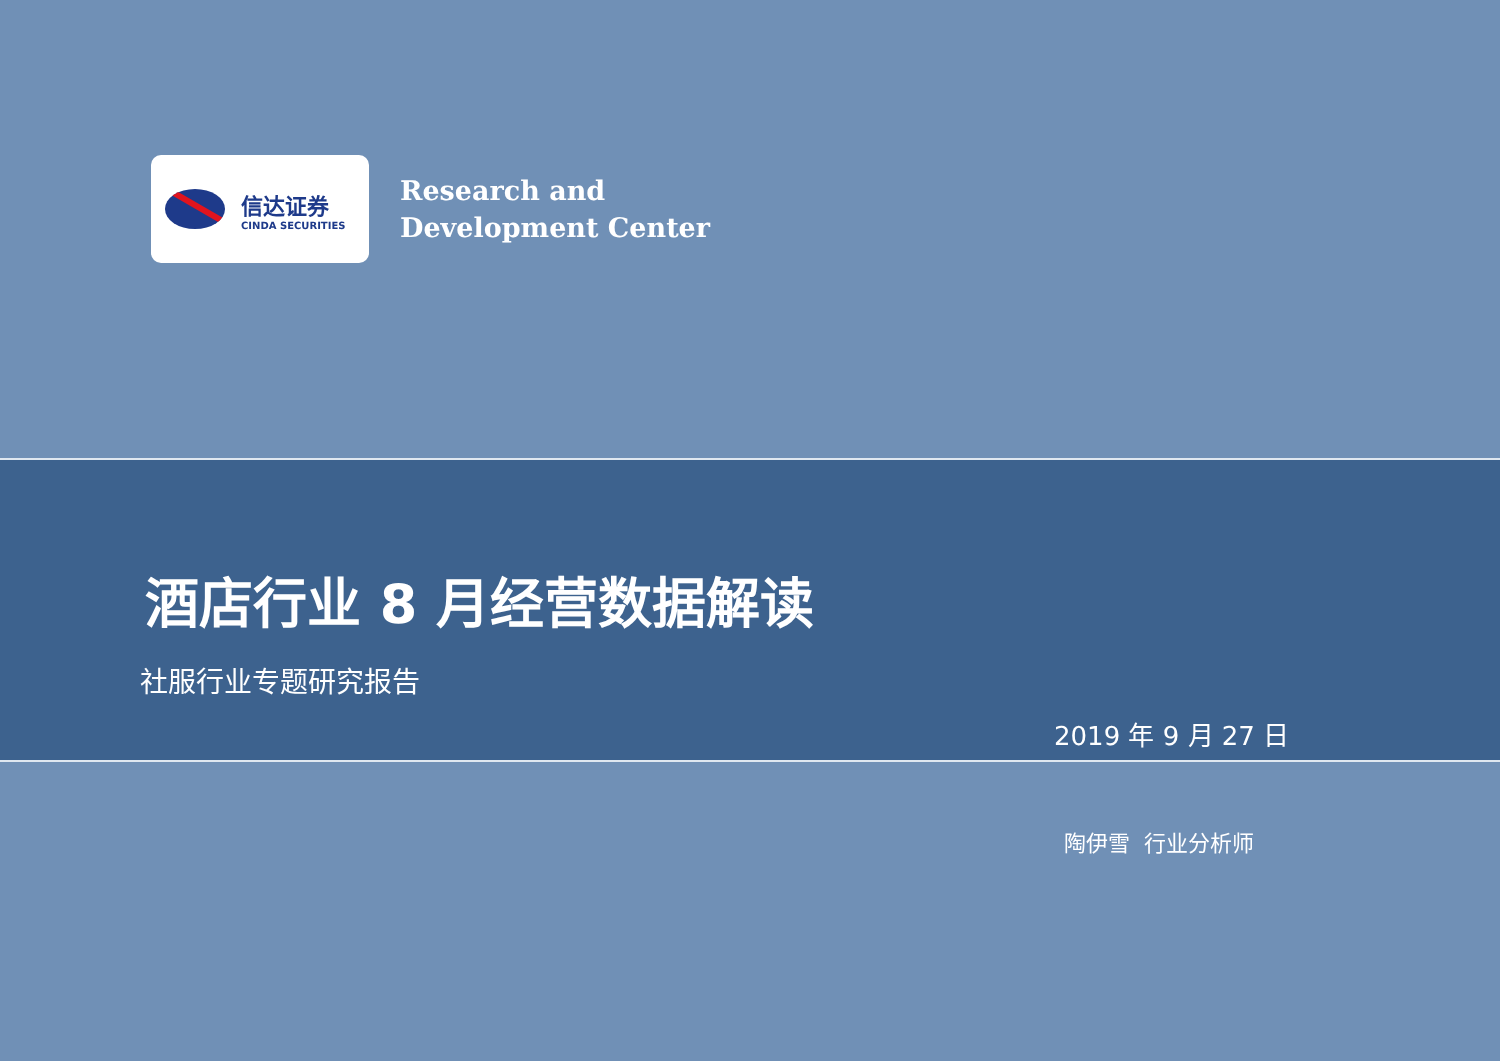信达证券
CINDA SECURITIES
Research and
Development Center
酒店行业 8 月经营数据解读
社服行业专题研究报告
2019 年 9 月 27 日
陶伊雪 行业分析师